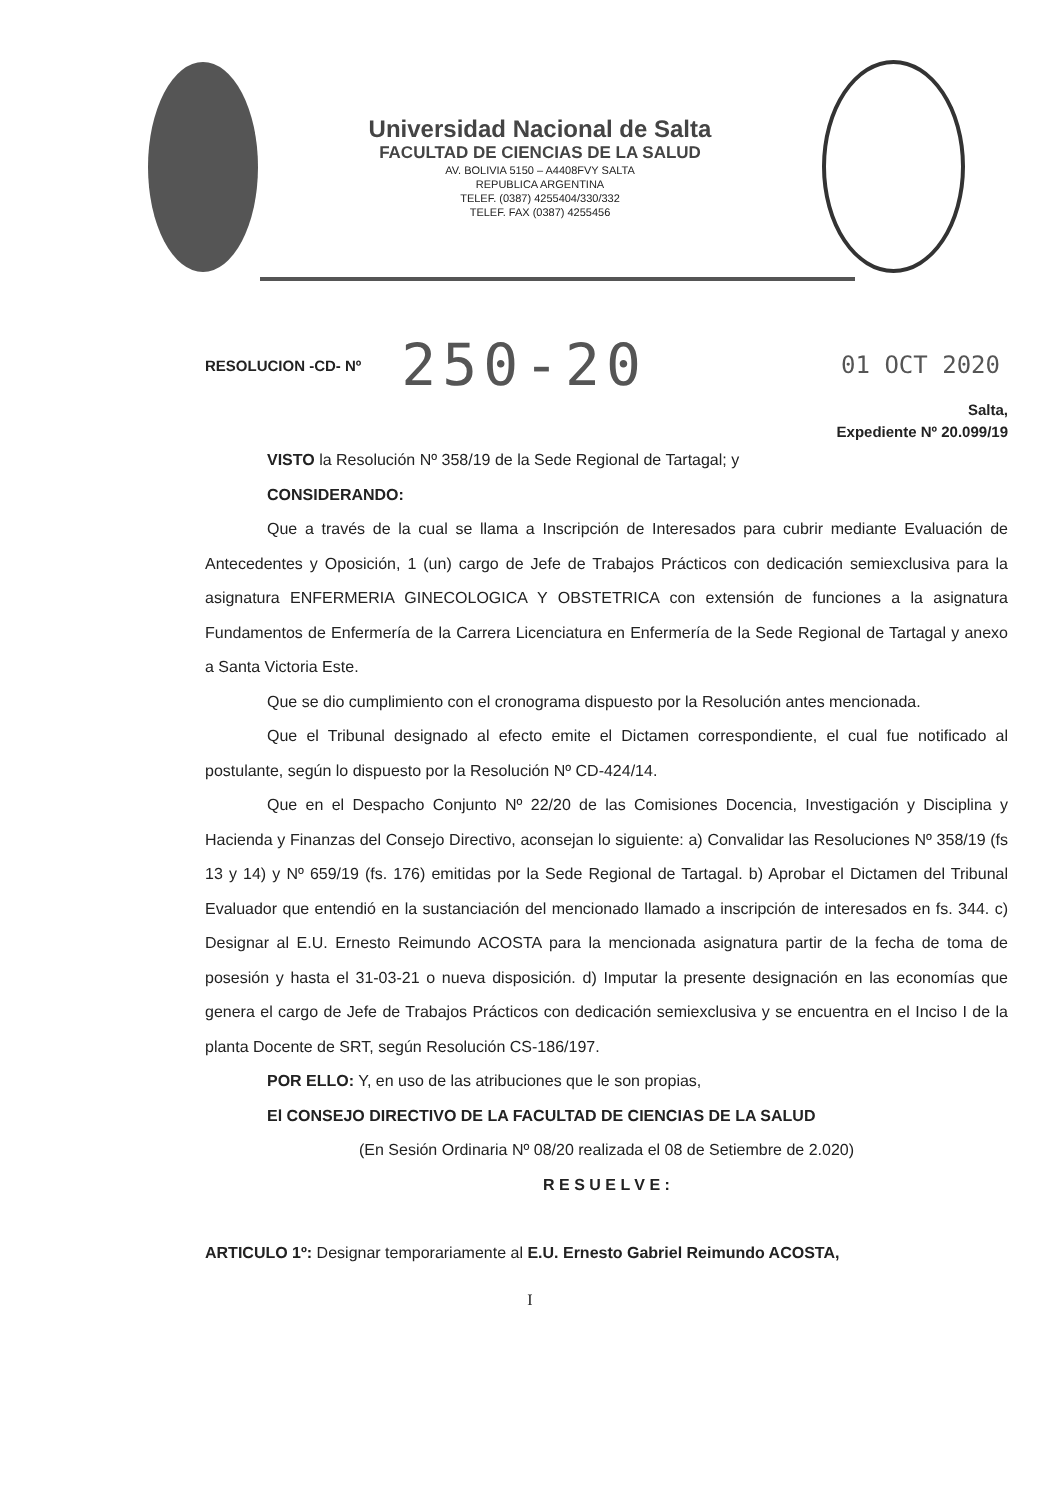Universidad Nacional de Salta
FACULTAD DE CIENCIAS DE LA SALUD
AV. BOLIVIA 5150 – A4408FVY SALTA
REPUBLICA ARGENTINA
TELEF. (0387) 4255404/330/332
TELEF. FAX (0387) 4255456
RESOLUCION -CD- Nº 250-20 01 OCT 2020
Salta,
Expediente Nº 20.099/19
VISTO la Resolución Nº 358/19 de la Sede Regional de Tartagal; y
CONSIDERANDO:
Que a través de la cual se llama a Inscripción de Interesados para cubrir mediante Evaluación de Antecedentes y Oposición, 1 (un) cargo de Jefe de Trabajos Prácticos con dedicación semiexclusiva para la asignatura ENFERMERIA GINECOLOGICA Y OBSTETRICA con extensión de funciones a la asignatura Fundamentos de Enfermería de la Carrera Licenciatura en Enfermería de la Sede Regional de Tartagal y anexo a Santa Victoria Este.
Que se dio cumplimiento con el cronograma dispuesto por la Resolución antes mencionada.
Que el Tribunal designado al efecto emite el Dictamen correspondiente, el cual fue notificado al postulante, según lo dispuesto por la Resolución Nº CD-424/14.
Que en el Despacho Conjunto Nº 22/20 de las Comisiones Docencia, Investigación y Disciplina y Hacienda y Finanzas del Consejo Directivo, aconsejan lo siguiente: a) Convalidar las Resoluciones Nº 358/19 (fs 13 y 14) y Nº 659/19 (fs. 176) emitidas por la Sede Regional de Tartagal. b) Aprobar el Dictamen del Tribunal Evaluador que entendió en la sustanciación del mencionado llamado a inscripción de interesados en fs. 344. c) Designar al E.U. Ernesto Reimundo ACOSTA para la mencionada asignatura partir de la fecha de toma de posesión y hasta el 31-03-21 o nueva disposición. d) Imputar la presente designación en las economías que genera el cargo de Jefe de Trabajos Prácticos con dedicación semiexclusiva y se encuentra en el Inciso I de la planta Docente de SRT, según Resolución CS-186/197.
POR ELLO: Y, en uso de las atribuciones que le son propias,
El CONSEJO DIRECTIVO DE LA FACULTAD DE CIENCIAS DE LA SALUD
(En Sesión Ordinaria Nº 08/20 realizada el 08 de Setiembre de 2.020)
R E S U E L V E :
ARTICULO 1º: Designar temporariamente al E.U. Ernesto Gabriel Reimundo ACOSTA,
I